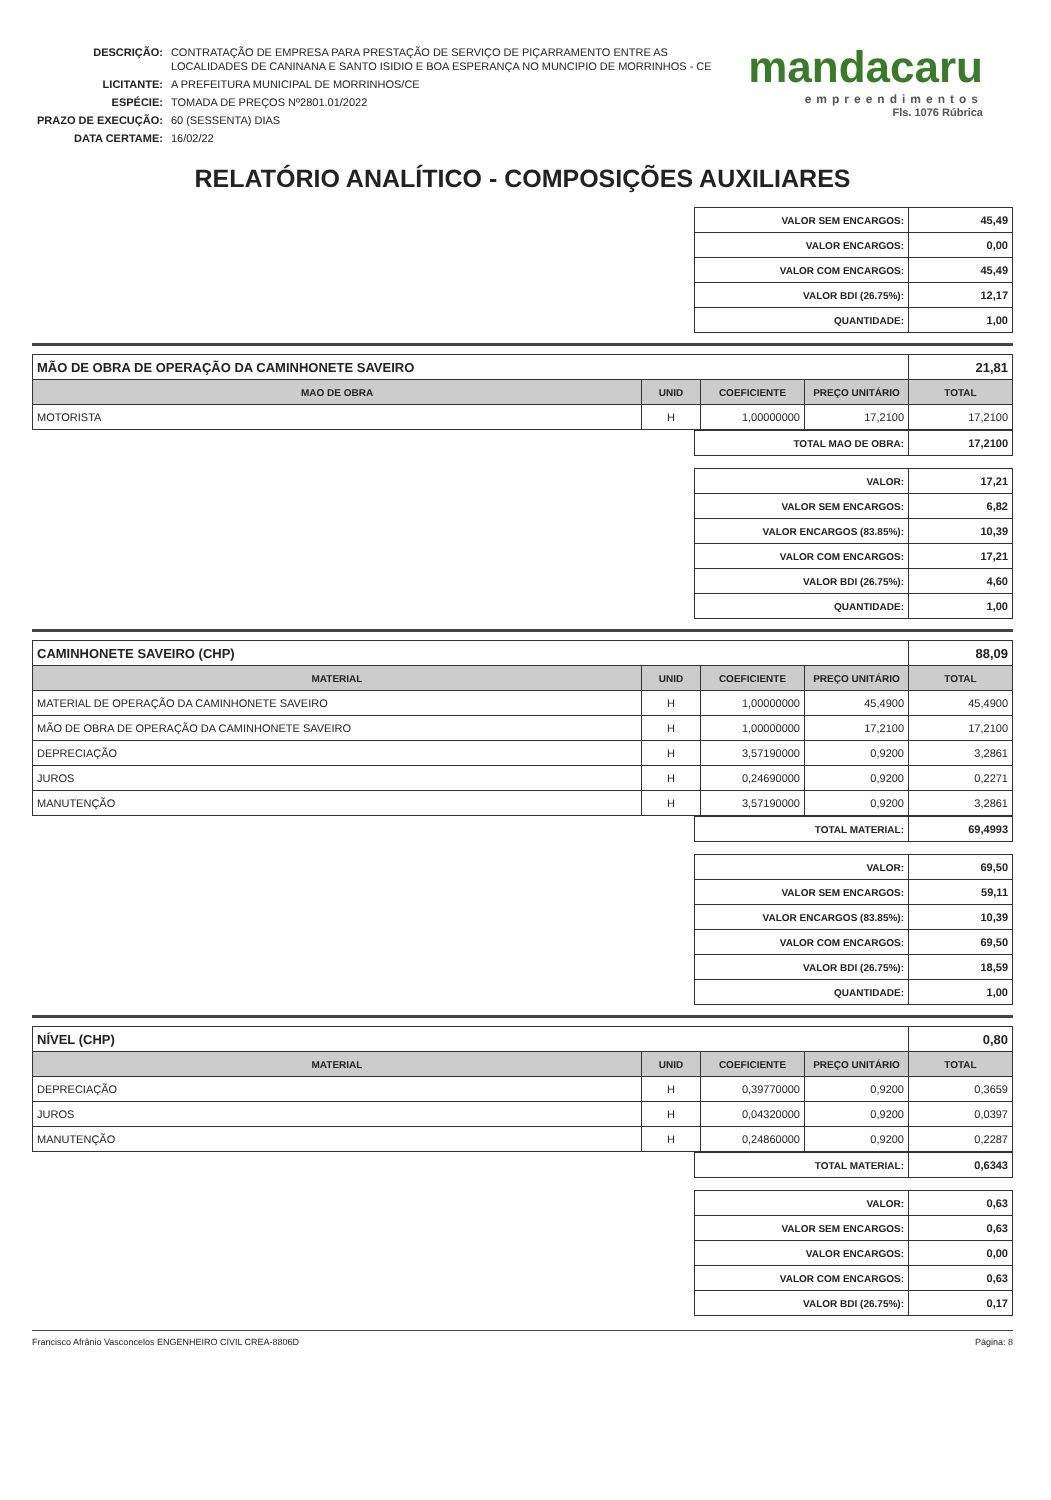| DESCRIÇÃO: | CONTRATAÇÃO DE EMPRESA PARA PRESTAÇÃO DE SERVIÇO DE PIÇARRAMENTO ENTRE AS LOCALIDADES DE CANINANA E SANTO ISIDIO E BOA ESPERANÇA NO MUNCIPIO DE MORRINHOS - CE |
| LICITANTE: | A PREFEITURA MUNICIPAL DE MORRINHOS/CE |
| ESPÉCIE: | TOMADA DE PREÇOS Nº2801.01/2022 |
| PRAZO DE EXECUÇÃO: | 60 (SESSENTA) DIAS |
| DATA CERTAME: | 16/02/22 |
mandacaru
empreendimentos
Fls. 1076 Rúbrica
RELATÓRIO ANALÍTICO - COMPOSIÇÕES AUXILIARES
| VALOR SEM ENCARGOS: | 45,49 |
| VALOR ENCARGOS: | 0,00 |
| VALOR COM ENCARGOS: | 45,49 |
| VALOR BDI (26.75%): | 12,17 |
| QUANTIDADE: | 1,00 |
| MÃO DE OBRA DE OPERAÇÃO DA CAMINHONETE SAVEIRO | | | | 21,81 |
| MAO DE OBRA | UNID | COEFICIENTE | PREÇO UNITÁRIO | TOTAL |
| MOTORISTA | H | 1,00000000 | 17,2100 | 17,2100 |
| TOTAL MAO DE OBRA: | 17,2100 |
| VALOR: | 17,21 |
| VALOR SEM ENCARGOS: | 6,82 |
| VALOR ENCARGOS (83.85%): | 10,39 |
| VALOR COM ENCARGOS: | 17,21 |
| VALOR BDI (26.75%): | 4,60 |
| QUANTIDADE: | 1,00 |
| CAMINHONETE SAVEIRO (CHP) | | | | 88,09 |
| MATERIAL | UNID | COEFICIENTE | PREÇO UNITÁRIO | TOTAL |
| MATERIAL DE OPERAÇÃO DA CAMINHONETE SAVEIRO | H | 1,00000000 | 45,4900 | 45,4900 |
| MÃO DE OBRA DE OPERAÇÃO DA CAMINHONETE SAVEIRO | H | 1,00000000 | 17,2100 | 17,2100 |
| DEPRECIAÇÃO | H | 3,57190000 | 0,9200 | 3,2861 |
| JUROS | H | 0,24690000 | 0,9200 | 0,2271 |
| MANUTENÇÃO | H | 3,57190000 | 0,9200 | 3,2861 |
| TOTAL MATERIAL: | 69,4993 |
| VALOR: | 69,50 |
| VALOR SEM ENCARGOS: | 59,11 |
| VALOR ENCARGOS (83.85%): | 10,39 |
| VALOR COM ENCARGOS: | 69,50 |
| VALOR BDI (26.75%): | 18,59 |
| QUANTIDADE: | 1,00 |
| NÍVEL (CHP) | | | | 0,80 |
| MATERIAL | UNID | COEFICIENTE | PREÇO UNITÁRIO | TOTAL |
| DEPRECIAÇÃO | H | 0,39770000 | 0,9200 | 0,3659 |
| JUROS | H | 0,04320000 | 0,9200 | 0,0397 |
| MANUTENÇÃO | H | 0,24860000 | 0,9200 | 0,2287 |
| TOTAL MATERIAL: | 0,6343 |
| VALOR: | 0,63 |
| VALOR SEM ENCARGOS: | 0,63 |
| VALOR ENCARGOS: | 0,00 |
| VALOR COM ENCARGOS: | 0,63 |
| VALOR BDI (26.75%): | 0,17 |
Francisco Afrânio Vasconcelos ENGENHEIRO CIVIL CREA-8806D Página: 8